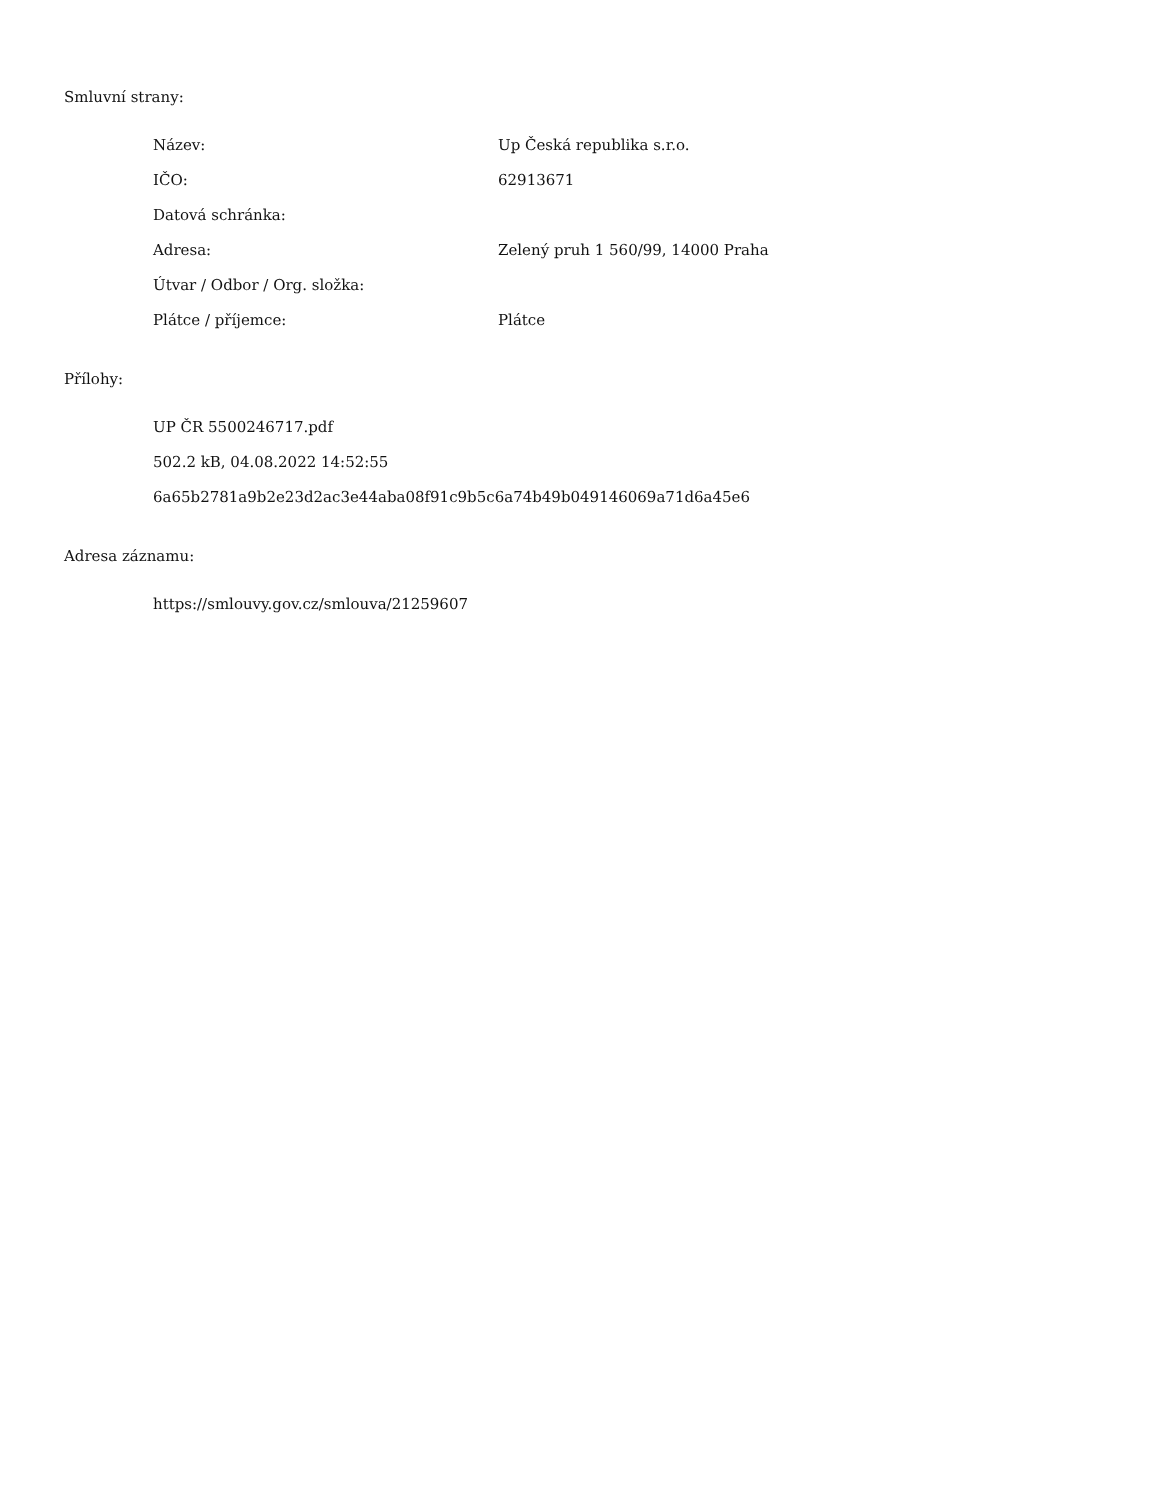Smluvní strany:
| Název: | Up Česká republika s.r.o. |
| IČO: | 62913671 |
| Datová schránka: | |
| Adresa: | Zelený pruh 1 560/99, 14000 Praha |
| Útvar / Odbor / Org. složka: | |
| Plátce / příjemce: | Plátce |
Přílohy:
UP ČR 5500246717.pdf
502.2 kB, 04.08.2022 14:52:55
6a65b2781a9b2e23d2ac3e44aba08f91c9b5c6a74b49b049146069a71d6a45e6
Adresa záznamu:
https://smlouvy.gov.cz/smlouva/21259607